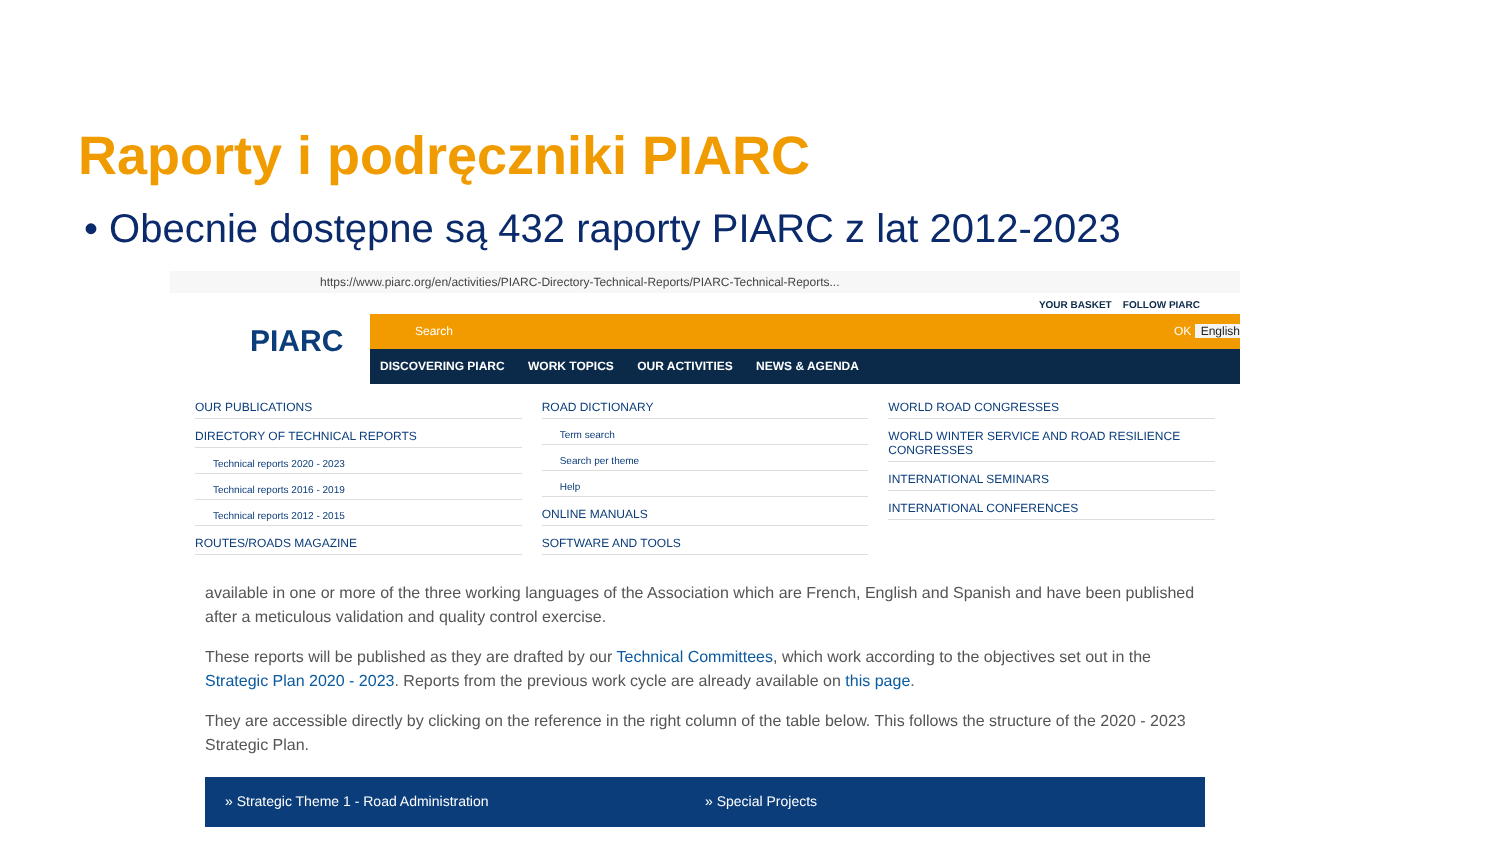Raporty i podręczniki PIARC
• Obecnie dostępne są 432 raporty PIARC z lat 2012-2023
https://www.piarc.org/en/activities/PIARC-Directory-Technical-Reports/PIARC-Technical-Reports...
YOUR BASKET FOLLOW PIARC
PIARC
Search OK English
DISCOVERING PIARC WORK TOPICS OUR ACTIVITIES NEWS & AGENDA
OUR PUBLICATIONS
DIRECTORY OF TECHNICAL REPORTS
Technical reports 2020 - 2023
Technical reports 2016 - 2019
Technical reports 2012 - 2015
ROUTES/ROADS MAGAZINE
ROAD DICTIONARY
Term search
Search per theme
Help
ONLINE MANUALS
SOFTWARE AND TOOLS
WORLD ROAD CONGRESSES
WORLD WINTER SERVICE AND ROAD RESILIENCE CONGRESSES
INTERNATIONAL SEMINARS
INTERNATIONAL CONFERENCES
available in one or more of the three working languages of the Association which are French, English and Spanish and have been published after a meticulous validation and quality control exercise.
These reports will be published as they are drafted by our Technical Committees, which work according to the objectives set out in the Strategic Plan 2020 - 2023. Reports from the previous work cycle are already available on this page.
They are accessible directly by clicking on the reference in the right column of the table below. This follows the structure of the 2020 - 2023 Strategic Plan.
» Strategic Theme 1 - Road Administration » Special Projects